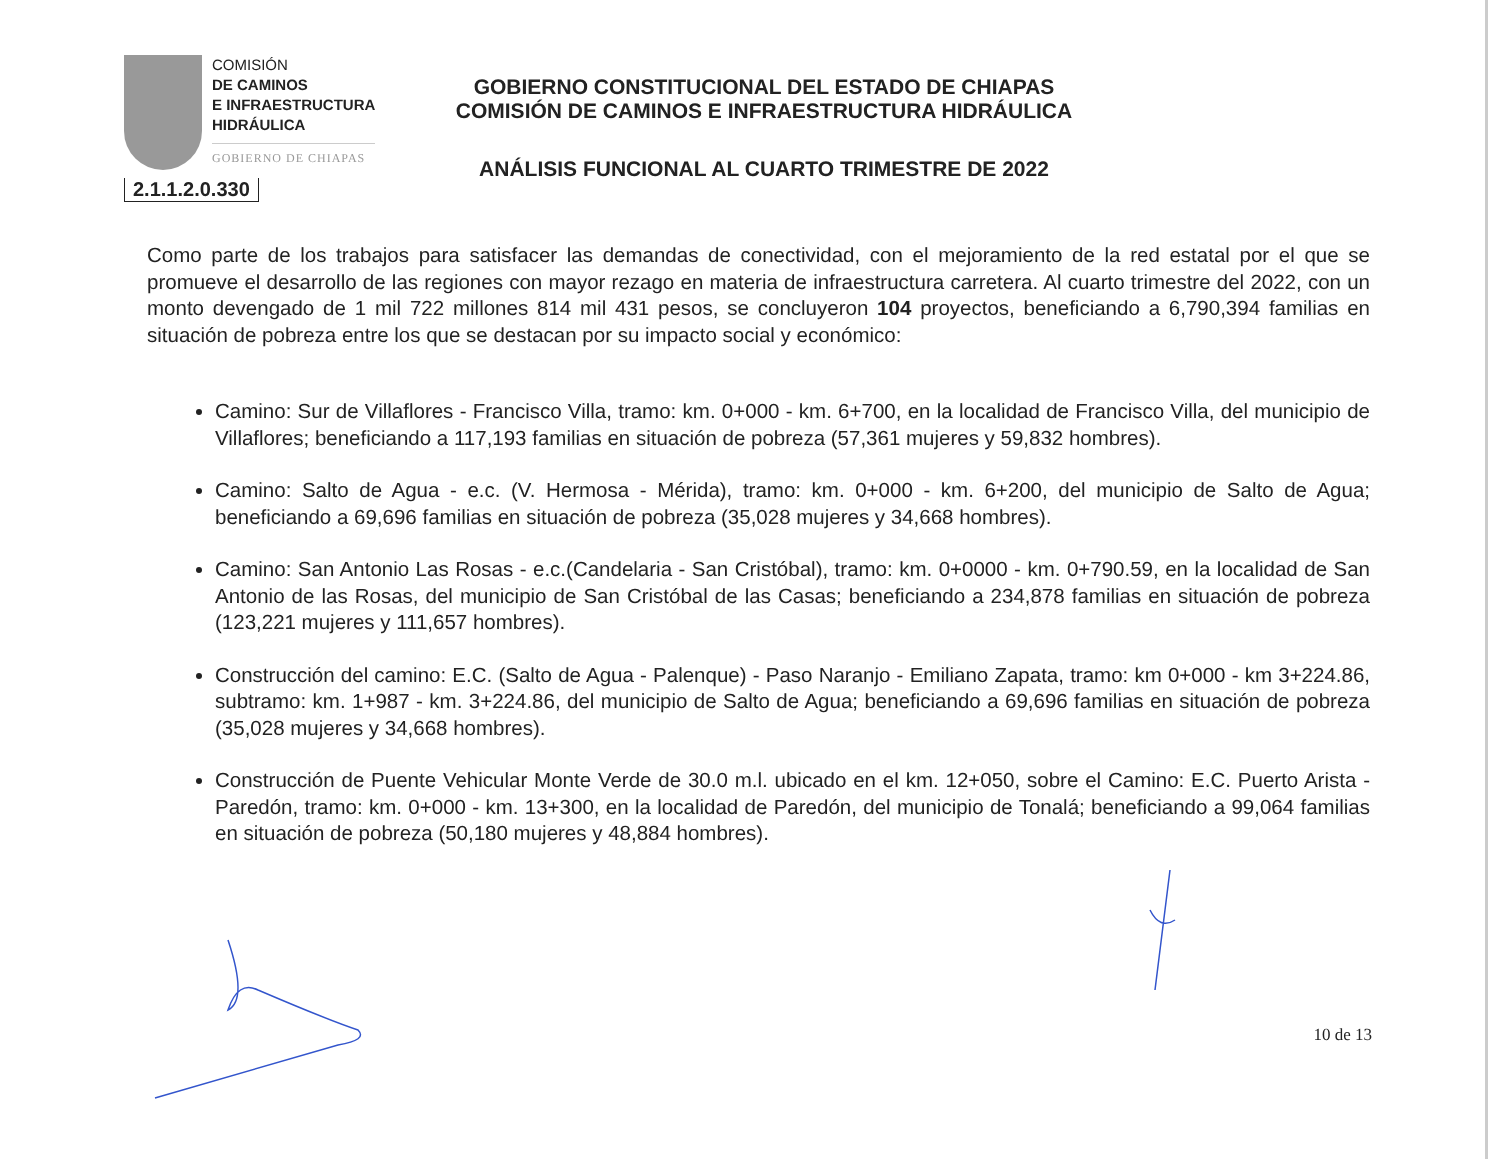COMISIÓN
DE CAMINOS
E INFRAESTRUCTURA
HIDRÁULICA
GOBIERNO DE CHIAPAS
2.1.1.2.0.330
GOBIERNO CONSTITUCIONAL DEL ESTADO DE CHIAPAS
COMISIÓN DE CAMINOS E INFRAESTRUCTURA HIDRÁULICA
ANÁLISIS FUNCIONAL AL CUARTO TRIMESTRE DE 2022
Como parte de los trabajos para satisfacer las demandas de conectividad, con el mejoramiento de la red estatal por el que se promueve el desarrollo de las regiones con mayor rezago en materia de infraestructura carretera. Al cuarto trimestre del 2022, con un monto devengado de 1 mil 722 millones 814 mil 431 pesos, se concluyeron 104 proyectos, beneficiando a 6,790,394 familias en situación de pobreza entre los que se destacan por su impacto social y económico:
Camino: Sur de Villaflores - Francisco Villa, tramo: km. 0+000 - km. 6+700, en la localidad de Francisco Villa, del municipio de Villaflores; beneficiando a 117,193 familias en situación de pobreza (57,361 mujeres y 59,832 hombres).
Camino: Salto de Agua - e.c. (V. Hermosa - Mérida), tramo: km. 0+000 - km. 6+200, del municipio de Salto de Agua; beneficiando a 69,696 familias en situación de pobreza (35,028 mujeres y 34,668 hombres).
Camino: San Antonio Las Rosas - e.c.(Candelaria - San Cristóbal), tramo: km. 0+0000 - km. 0+790.59, en la localidad de San Antonio de las Rosas, del municipio de San Cristóbal de las Casas; beneficiando a 234,878 familias en situación de pobreza (123,221 mujeres y 111,657 hombres).
Construcción del camino: E.C. (Salto de Agua - Palenque) - Paso Naranjo - Emiliano Zapata, tramo: km 0+000 - km 3+224.86, subtramo: km. 1+987 - km. 3+224.86, del municipio de Salto de Agua; beneficiando a 69,696 familias en situación de pobreza (35,028 mujeres y 34,668 hombres).
Construcción de Puente Vehicular Monte Verde de 30.0 m.l. ubicado en el km. 12+050, sobre el Camino: E.C. Puerto Arista - Paredón, tramo: km. 0+000 - km. 13+300, en la localidad de Paredón, del municipio de Tonalá; beneficiando a 99,064 familias en situación de pobreza (50,180 mujeres y 48,884 hombres).
10 de 13